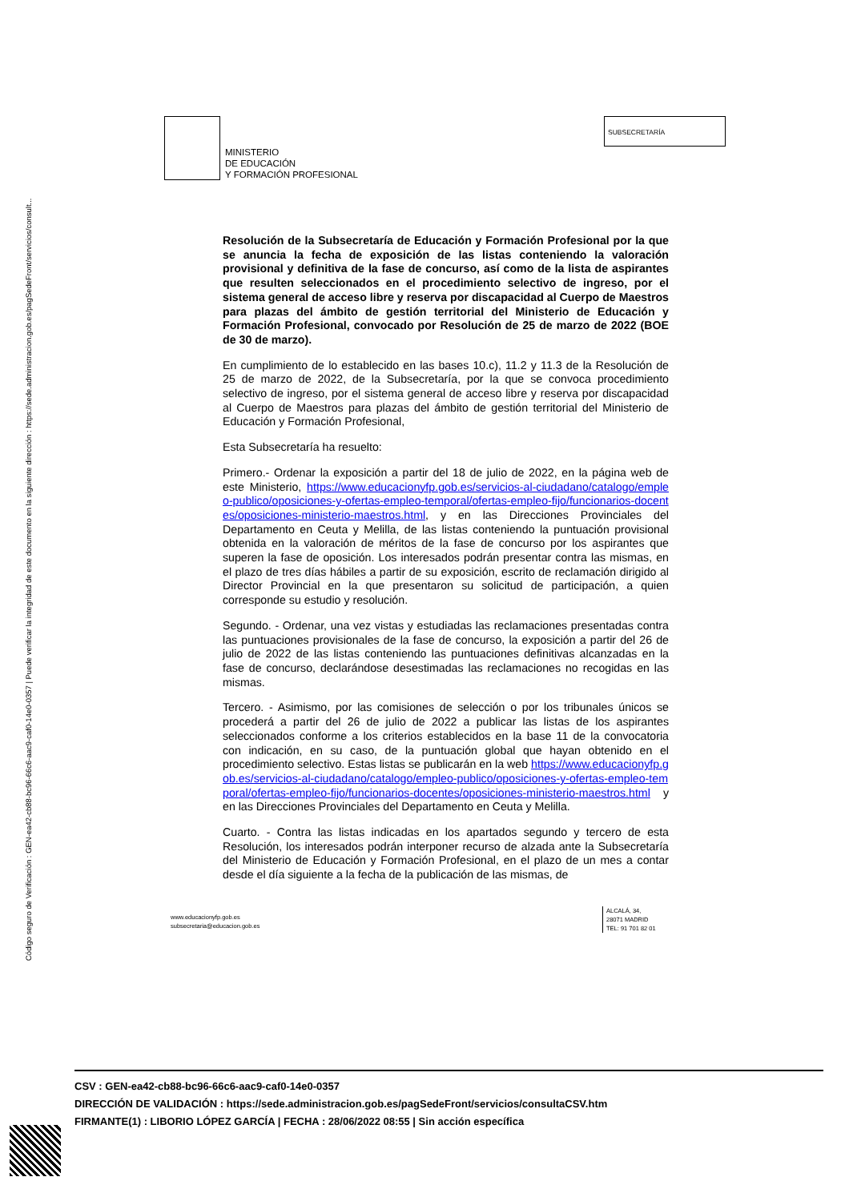Código seguro de Verificación : GEN-ea42-cb88-bc96-66c6-aac9-caf0-14e0-0357 | Puede verificar la integridad de este documento en la siguiente dirección : https://sede.administracion.gob.es/pagSedeFront/servicios/consult...
MINISTERIO
DE EDUCACIÓN
Y FORMACIÓN PROFESIONAL
SUBSECRETARÍA
Resolución de la Subsecretaría de Educación y Formación Profesional por la que se anuncia la fecha de exposición de las listas conteniendo la valoración provisional y definitiva de la fase de concurso, así como de la lista de aspirantes que resulten seleccionados en el procedimiento selectivo de ingreso, por el sistema general de acceso libre y reserva por discapacidad al Cuerpo de Maestros para plazas del ámbito de gestión territorial del Ministerio de Educación y Formación Profesional, convocado por Resolución de 25 de marzo de 2022 (BOE de 30 de marzo).
En cumplimiento de lo establecido en las bases 10.c), 11.2 y 11.3 de la Resolución de 25 de marzo de 2022, de la Subsecretaría, por la que se convoca procedimiento selectivo de ingreso, por el sistema general de acceso libre y reserva por discapacidad al Cuerpo de Maestros para plazas del ámbito de gestión territorial del Ministerio de Educación y Formación Profesional,
Esta Subsecretaría ha resuelto:
Primero.- Ordenar la exposición a partir del 18 de julio de 2022, en la página web de este Ministerio, https://www.educacionyfp.gob.es/servicios-al-ciudadano/catalogo/empleo-publico/oposiciones-y-ofertas-empleo-temporal/ofertas-empleo-fijo/funcionarios-docentes/oposiciones-ministerio-maestros.html, y en las Direcciones Provinciales del Departamento en Ceuta y Melilla, de las listas conteniendo la puntuación provisional obtenida en la valoración de méritos de la fase de concurso por los aspirantes que superen la fase de oposición. Los interesados podrán presentar contra las mismas, en el plazo de tres días hábiles a partir de su exposición, escrito de reclamación dirigido al Director Provincial en la que presentaron su solicitud de participación, a quien corresponde su estudio y resolución.
Segundo. - Ordenar, una vez vistas y estudiadas las reclamaciones presentadas contra las puntuaciones provisionales de la fase de concurso, la exposición a partir del 26 de julio de 2022 de las listas conteniendo las puntuaciones definitivas alcanzadas en la fase de concurso, declarándose desestimadas las reclamaciones no recogidas en las mismas.
Tercero. - Asimismo, por las comisiones de selección o por los tribunales únicos se procederá a partir del 26 de julio de 2022 a publicar las listas de los aspirantes seleccionados conforme a los criterios establecidos en la base 11 de la convocatoria con indicación, en su caso, de la puntuación global que hayan obtenido en el procedimiento selectivo. Estas listas se publicarán en la web https://www.educacionyfp.gob.es/servicios-al-ciudadano/catalogo/empleo-publico/oposiciones-y-ofertas-empleo-temporal/ofertas-empleo-fijo/funcionarios-docentes/oposiciones-ministerio-maestros.html y en las Direcciones Provinciales del Departamento en Ceuta y Melilla.
Cuarto. - Contra las listas indicadas en los apartados segundo y tercero de esta Resolución, los interesados podrán interponer recurso de alzada ante la Subsecretaría del Ministerio de Educación y Formación Profesional, en el plazo de un mes a contar desde el día siguiente a la fecha de la publicación de las mismas, de
www.educacionyfp.gob.es
subsecretaria@educacion.gob.es
ALCALÁ, 34,
28071 MADRID
TEL: 91 701 82 01
CSV : GEN-ea42-cb88-bc96-66c6-aac9-caf0-14e0-0357
DIRECCIÓN DE VALIDACIÓN : https://sede.administracion.gob.es/pagSedeFront/servicios/consultaCSV.htm
FIRMANTE(1) : LIBORIO LÓPEZ GARCÍA | FECHA : 28/06/2022 08:55 | Sin acción específica